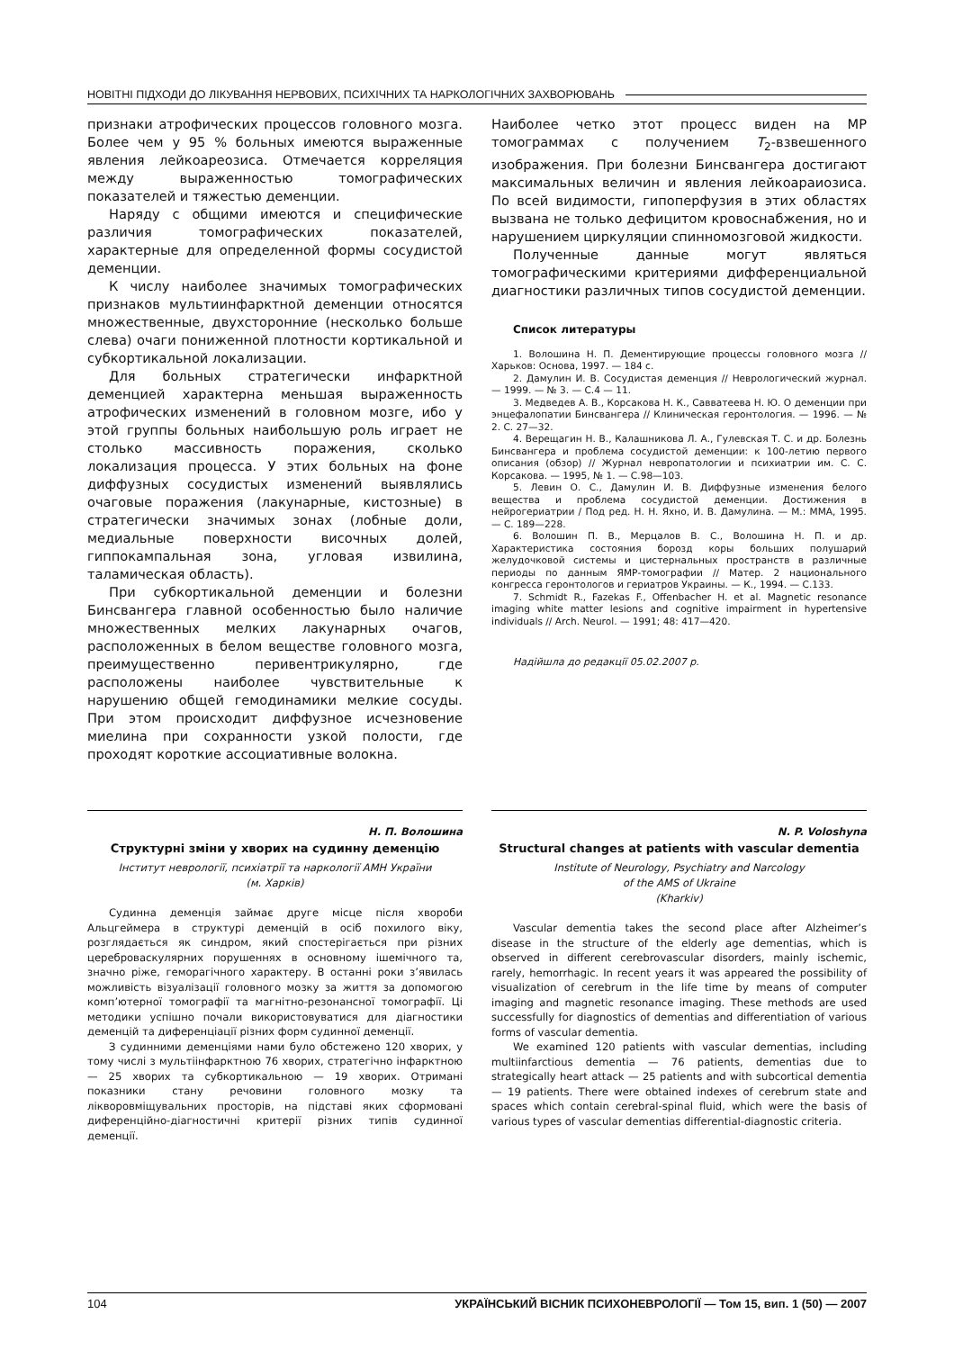НОВІТНІ ПІДХОДИ ДО ЛІКУВАННЯ НЕРВОВИХ, ПСИХІЧНИХ ТА НАРКОЛОГІЧНИХ ЗАХВОРЮВАНЬ
признаки атрофических процессов головного мозга. Более чем у 95 % больных имеются выраженные явления лейкоареозиса. Отмечается корреляция между выраженностью томографических показателей и тяжестью деменции.
Наряду с общими имеются и специфические различия томографических показателей, характерные для определенной формы сосудистой деменции.
К числу наиболее значимых томографических признаков мультиинфарктной деменции относятся множественные, двухсторонние (несколько больше слева) очаги пониженной плотности кортикальной и субкортикальной локализации.
Для больных стратегически инфарктной деменцией характерна меньшая выраженность атрофических изменений в головном мозге, ибо у этой группы больных наибольшую роль играет не столько массивность поражения, сколько локализация процесса. У этих больных на фоне диффузных сосудистых изменений выявлялись очаговые поражения (лакунарные, кистозные) в стратегически значимых зонах (лобные доли, медиальные поверхности височных долей, гиппокампальная зона, угловая извилина, таламическая область).
При субкортикальной деменции и болезни Бинсвангера главной особенностью было наличие множественных мелких лакунарных очагов, расположенных в белом веществе головного мозга, преимущественно перивентрикулярно, где расположены наиболее чувствительные к нарушению общей гемодинамики мелкие сосуды. При этом происходит диффузное исчезновение миелина при сохранности узкой полости, где проходят короткие ассоциативные волокна.
Наиболее четко этот процесс виден на МР томограммах с получением T<sub>2</sub>-взвешенного изображения. При болезни Бинсвангера достигают максимальных величин и явления лейкоараиозиса. По всей видимости, гипоперфузия в этих областях вызвана не только дефицитом кровоснабжения, но и нарушением циркуляции спинномозговой жидкости.
Полученные данные могут являться томографическими критериями дифференциальной диагностики различных типов сосудистой деменции.
Список литературы
1. Волошина Н. П. Дементирующие процессы головного мозга // Харьков: Основа, 1997. — 184 с.
2. Дамулин И. В. Сосудистая деменция // Неврологический журнал. — 1999. — № 3. — С.4 — 11.
3. Медведев А. В., Корсакова Н. К., Савватеева Н. Ю. О деменции при энцефалопатии Бинсвангера // Клиническая геронтология. — 1996. — № 2. С. 27—32.
4. Верещагин Н. В., Калашникова Л. А., Гулевская Т. С. и др. Болезнь Бинсвангера и проблема сосудистой деменции: к 100-летию первого описания (обзор) // Журнал невропатологии и психиатрии им. С. С. Корсакова. — 1995, № 1. — С.98—103.
5. Левин О. С., Дамулин И. В. Диффузные изменения белого вещества и проблема сосудистой деменции. Достижения в нейрогериатрии / Под ред. Н. Н. Яхно, И. В. Дамулина. — М.: ММА, 1995. — С. 189—228.
6. Волошин П. В., Мерцалов В. С., Волошина Н. П. и др. Характеристика состояния борозд коры больших полушарий желудочковой системы и цистернальных пространств в различные периоды по данным ЯМР-томографии // Матер. 2 национального конгресса геронтологов и гериатров Украины. — К., 1994. — С.133.
7. Schmidt R., Fazekas F., Offenbacher H. et al. Magnetic resonance imaging white matter lesions and cognitive impairment in hypertensive individuals // Arch. Neurol. — 1991; 48: 417—420.
Надійшла до редакції 05.02.2007 р.
Н. П. Волошина
Структурні зміни у хворих на судинну деменцію
Інститут неврології, психіатрії та наркології АМН України
(м. Харків)
Судинна деменція займає друге місце після хвороби Альцгеймера в структурі деменцій в осіб похилого віку, розглядається як синдром, який спостерігається при різних цереброваскулярних порушеннях в основному ішемічного та, значно ріже, геморагічного характеру. В останні роки з’явилась можливість візуалізації головного мозку за життя за допомогою комп’ютерної томографії та магнітно-резонансної томографії. Ці методики успішно почали використовуватися для діагностики деменцій та диференціації різних форм судинної деменції.
З судинними деменціями нами було обстежено 120 хворих, у тому числі з мультіінфарктною 76 хворих, стратегічно інфарктною — 25 хворих та субкортикальною — 19 хворих. Отримані показники стану речовини головного мозку та ліквоpовміщувальних просторів, на підставі яких сформовані диференційно-діагностичні критерії різних типів судинної деменції.
N. P. Voloshyna
Structural changes at patients with vascular dementia
Institute of Neurology, Psychiatry and Narcology
of the AMS of Ukraine
(Kharkiv)
Vascular dementia takes the second place after Alzheimer’s disease in the structure of the elderly age dementias, which is observed in different cerebrovascular disorders, mainly ischemic, rarely, hemorrhagic. In recent years it was appeared the possibility of visualization of cerebrum in the life time by means of computer imaging and magnetic resonance imaging. These methods are used successfully for diagnostics of dementias and differentiation of various forms of vascular dementia.
We examined 120 patients with vascular dementias, including multiinfarctious dementia — 76 patients, dementias due to strategically heart attack — 25 patients and with subcortical dementia — 19 patients. There were obtained indexes of cerebrum state and spaces which contain cerebral-spinal fluid, which were the basis of various types of vascular dementias differential-diagnostic criteria.
104 УКРАЇНСЬКИЙ ВІСНИК ПСИХОНЕВРОЛОГІЇ — Том 15, вип. 1 (50) — 2007